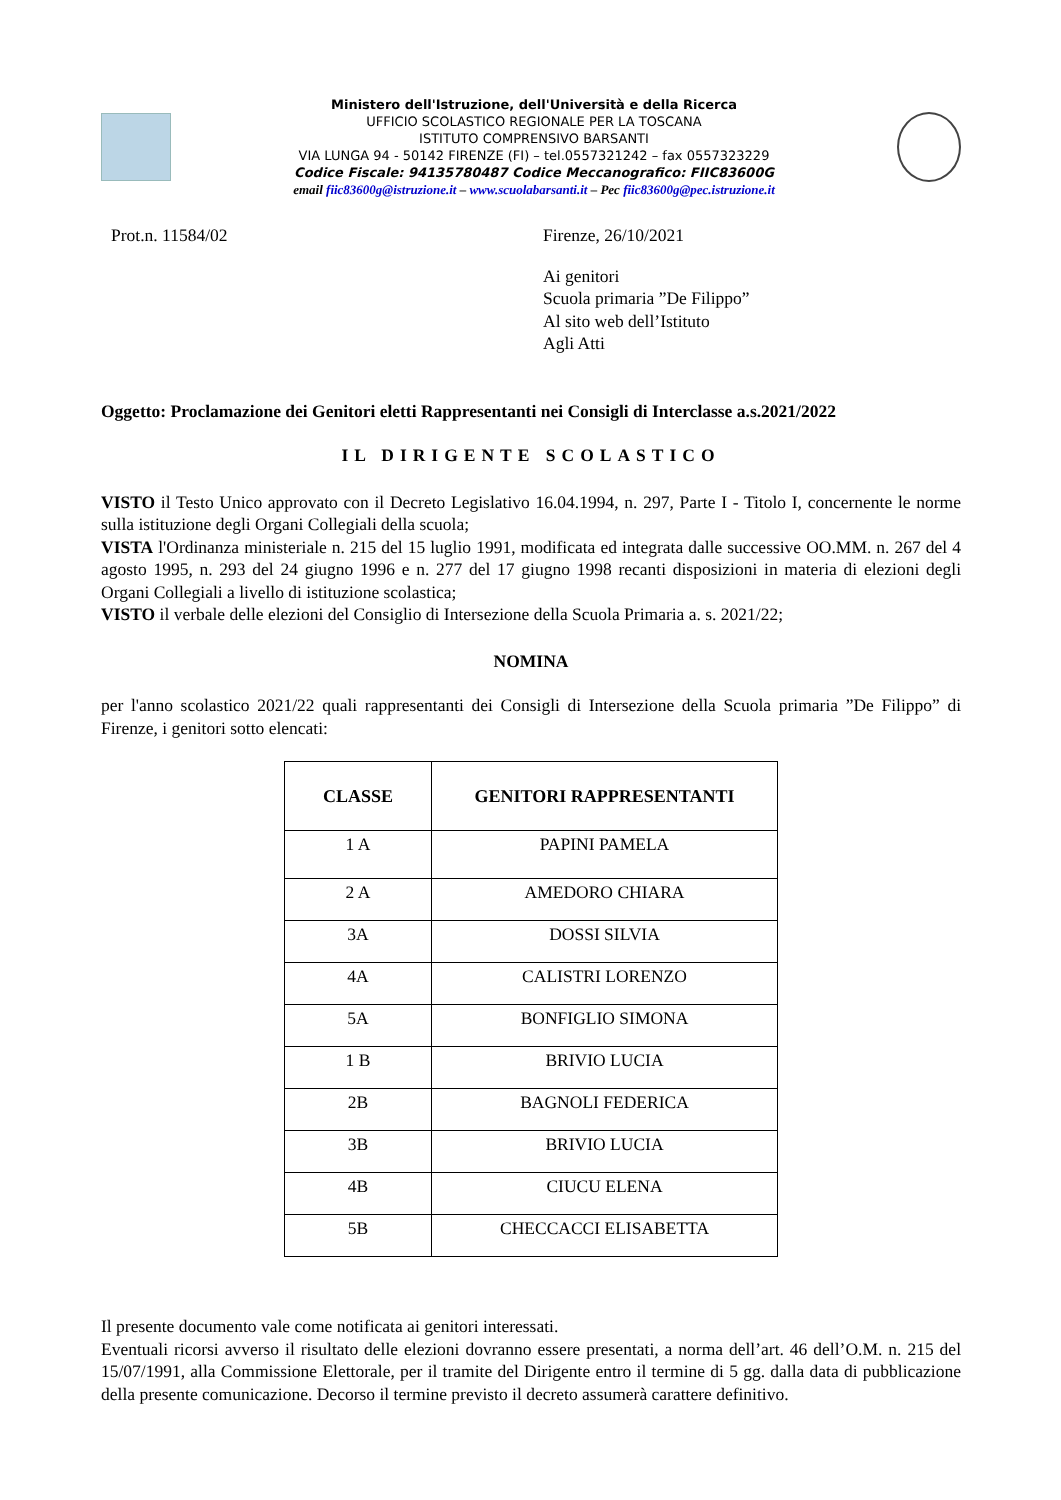Ministero dell'Istruzione, dell'Università e della Ricerca
UFFICIO SCOLASTICO REGIONALE PER LA TOSCANA
ISTITUTO COMPRENSIVO BARSANTI
VIA LUNGA 94 - 50142 FIRENZE (FI) – tel.0557321242 – fax 0557323229
Codice Fiscale: 94135780487 Codice Meccanografico: FIIC83600G
email fiic83600g@istruzione.it – www.scuolabarsanti.it – Pec fiic83600g@pec.istruzione.it
Prot.n. 11584/02 Firenze, 26/10/2021
Ai genitori
Scuola primaria ”De Filippo”
Al sito web dell’Istituto
Agli Atti
Oggetto: Proclamazione dei Genitori eletti Rappresentanti nei Consigli di Interclasse a.s.2021/2022
IL DIRIGENTE SCOLASTICO
VISTO il Testo Unico approvato con il Decreto Legislativo 16.04.1994, n. 297, Parte I - Titolo I, concernente le norme sulla istituzione degli Organi Collegiali della scuola;
VISTA l'Ordinanza ministeriale n. 215 del 15 luglio 1991, modificata ed integrata dalle successive OO.MM. n. 267 del 4 agosto 1995, n. 293 del 24 giugno 1996 e n. 277 del 17 giugno 1998 recanti disposizioni in materia di elezioni degli Organi Collegiali a livello di istituzione scolastica;
VISTO il verbale delle elezioni del Consiglio di Intersezione della Scuola Primaria a. s. 2021/22;
NOMINA
per l'anno scolastico 2021/22 quali rappresentanti dei Consigli di Intersezione della Scuola primaria ”De Filippo” di Firenze, i genitori sotto elencati:
| CLASSE | GENITORI RAPPRESENTANTI |
| --- | --- |
| 1 A | PAPINI PAMELA |
| 2 A | AMEDORO CHIARA |
| 3A | DOSSI SILVIA |
| 4A | CALISTRI LORENZO |
| 5A | BONFIGLIO SIMONA |
| 1 B | BRIVIO LUCIA |
| 2B | BAGNOLI FEDERICA |
| 3B | BRIVIO LUCIA |
| 4B | CIUCU ELENA |
| 5B | CHECCACCI ELISABETTA |
Il presente documento vale come notificata ai genitori interessati.
Eventuali ricorsi avverso il risultato delle elezioni dovranno essere presentati, a norma dell’art. 46 dell’O.M. n. 215 del 15/07/1991, alla Commissione Elettorale, per il tramite del Dirigente entro il termine di 5 gg. dalla data di pubblicazione della presente comunicazione. Decorso il termine previsto il decreto assumerà carattere definitivo.